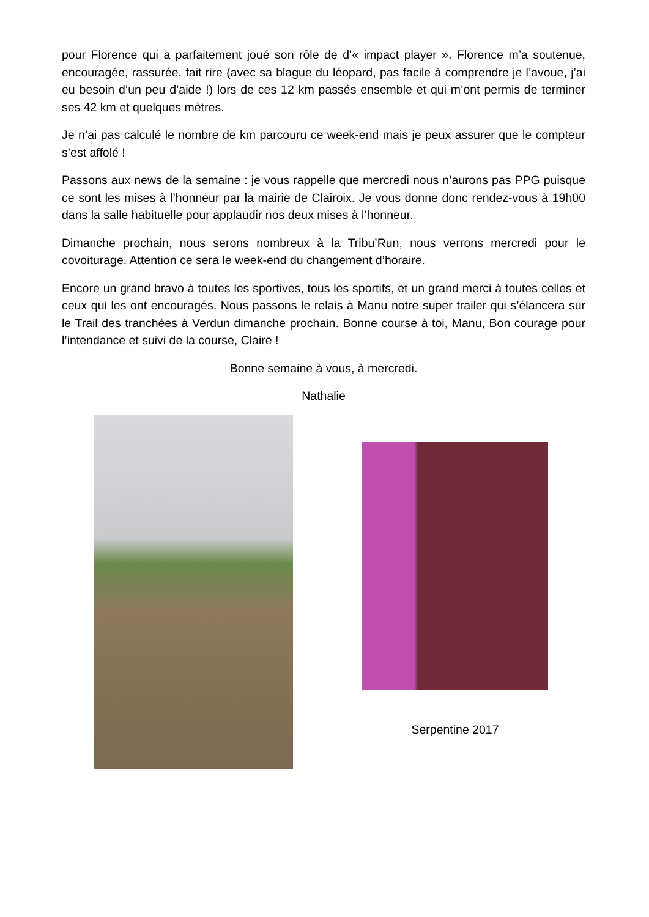pour Florence qui a parfaitement joué son rôle de d’« impact player ». Florence m’a soutenue, encouragée, rassurée, fait rire (avec sa blague du léopard, pas facile à comprendre je l’avoue, j’ai eu besoin d’un peu d’aide !) lors de ces 12 km passés ensemble et qui m’ont permis de terminer ses 42 km et quelques mètres.
Je n’ai pas calculé le nombre de km parcouru ce week-end mais je peux assurer que le compteur s’est affolé !
Passons aux news de la semaine : je vous rappelle que mercredi nous n’aurons pas PPG puisque ce sont les mises à l’honneur par la mairie de Clairoix. Je vous donne donc rendez-vous à 19h00 dans la salle habituelle pour applaudir nos deux mises à l’honneur.
Dimanche prochain, nous serons nombreux à la Tribu’Run, nous verrons mercredi pour le covoiturage. Attention ce sera le week-end du changement d’horaire.
Encore un grand bravo à toutes les sportives, tous les sportifs, et un grand merci à toutes celles et ceux qui les ont encouragés. Nous passons le relais à Manu notre super trailer qui s’élancera sur le Trail des tranchées à Verdun dimanche prochain. Bonne course à toi, Manu, Bon courage pour l’intendance et suivi de la course, Claire !
Bonne semaine à vous, à mercredi.
Nathalie
Serpentine 2017